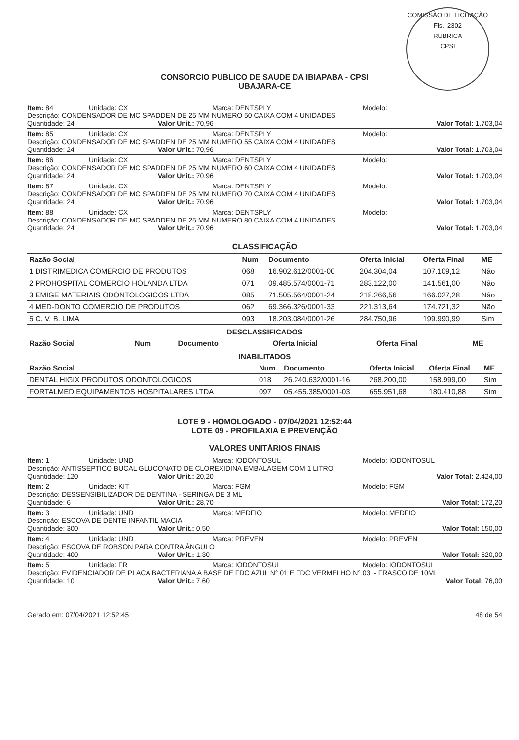COMISSÃO DE LICITAÇÃO
Fls.: 2302
RUBRICA
CPSI
CONSORCIO PUBLICO DE SAUDE DA IBIAPABA - CPSI
UBAJARA-CE
Item: 84 Unidade: CX Marca: DENTSPLY Modelo:
Descrição: CONDENSADOR DE MC SPADDEN DE 25 MM NUMERO 50 CAIXA COM 4 UNIDADES
Quantidade: 24 Valor Unit.: 70,96 Valor Total: 1.703,04
Item: 85 Unidade: CX Marca: DENTSPLY Modelo:
Descrição: CONDENSADOR DE MC SPADDEN DE 25 MM NUMERO 55 CAIXA COM 4 UNIDADES
Quantidade: 24 Valor Unit.: 70,96 Valor Total: 1.703,04
Item: 86 Unidade: CX Marca: DENTSPLY Modelo:
Descrição: CONDENSADOR DE MC SPADDEN DE 25 MM NUMERO 60 CAIXA COM 4 UNIDADES
Quantidade: 24 Valor Unit.: 70,96 Valor Total: 1.703,04
Item: 87 Unidade: CX Marca: DENTSPLY Modelo:
Descrição: CONDENSADOR DE MC SPADDEN DE 25 MM NUMERO 70 CAIXA COM 4 UNIDADES
Quantidade: 24 Valor Unit.: 70,96 Valor Total: 1.703,04
Item: 88 Unidade: CX Marca: DENTSPLY Modelo:
Descrição: CONDENSADOR DE MC SPADDEN DE 25 MM NUMERO 80 CAIXA COM 4 UNIDADES
Quantidade: 24 Valor Unit.: 70,96 Valor Total: 1.703,04
CLASSIFICAÇÃO
| Razão Social | Num | Documento | Oferta Inicial | Oferta Final | ME |
| --- | --- | --- | --- | --- | --- |
| 1 DISTRIMEDICA COMERCIO DE PRODUTOS | 068 | 16.902.612/0001-00 | 204.304,04 | 107.109,12 | Não |
| 2 PROHOSPITAL COMERCIO HOLANDA LTDA | 071 | 09.485.574/0001-71 | 283.122,00 | 141.561,00 | Não |
| 3 EMIGE MATERIAIS ODONTOLOGICOS LTDA | 085 | 71.505.564/0001-24 | 218.266,56 | 166.027,28 | Não |
| 4 MED-DONTO COMERCIO DE PRODUTOS | 062 | 69.366.326/0001-33 | 221.313,64 | 174.721,32 | Não |
| 5 C. V. B. LIMA | 093 | 18.203.084/0001-26 | 284.750,96 | 199.990,99 | Sim |
DESCLASSIFICADOS
| Razão Social | Num | Documento | Oferta Inicial | Oferta Final | ME |
| --- | --- | --- | --- | --- | --- |
INABILITADOS
| Razão Social | Num | Documento | Oferta Inicial | Oferta Final | ME |
| --- | --- | --- | --- | --- | --- |
| DENTAL HIGIX PRODUTOS ODONTOLOGICOS | 018 | 26.240.632/0001-16 | 268.200,00 | 158.999,00 | Sim |
| FORTALMED EQUIPAMENTOS HOSPITALARES LTDA | 097 | 05.455.385/0001-03 | 655.951,68 | 180.410,88 | Sim |
LOTE 9 - HOMOLOGADO - 07/04/2021 12:52:44
LOTE 09 - PROFILAXIA E PREVENÇÃO
VALORES UNITÁRIOS FINAIS
Item: 1 Unidade: UND Marca: IODONTOSUL Modelo: IODONTOSUL
Descrição: ANTISSEPTICO BUCAL GLUCONATO DE CLOREXIDINA EMBALAGEM COM 1 LITRO
Quantidade: 120 Valor Unit.: 20,20 Valor Total: 2.424,00
Item: 2 Unidade: KIT Marca: FGM Modelo: FGM
Descrição: DESSENSIBILIZADOR DE DENTINA - SERINGA DE 3 ML
Quantidade: 6 Valor Unit.: 28,70 Valor Total: 172,20
Item: 3 Unidade: UND Marca: MEDFIO Modelo: MEDFIO
Descrição: ESCOVA DE DENTE INFANTIL MACIA
Quantidade: 300 Valor Unit.: 0,50 Valor Total: 150,00
Item: 4 Unidade: UND Marca: PREVEN Modelo: PREVEN
Descrição: ESCOVA DE ROBSON PARA CONTRA ÂNGULO
Quantidade: 400 Valor Unit.: 1,30 Valor Total: 520,00
Item: 5 Unidade: FR Marca: IODONTOSUL Modelo: IODONTOSUL
Descrição: EVIDENCIADOR DE PLACA BACTERIANA A BASE DE FDC AZUL N° 01 E FDC VERMELHO N° 03. - FRASCO DE 10ML
Quantidade: 10 Valor Unit.: 7,60 Valor Total: 76,00
Gerado em: 07/04/2021 12:52:45 48 de 54